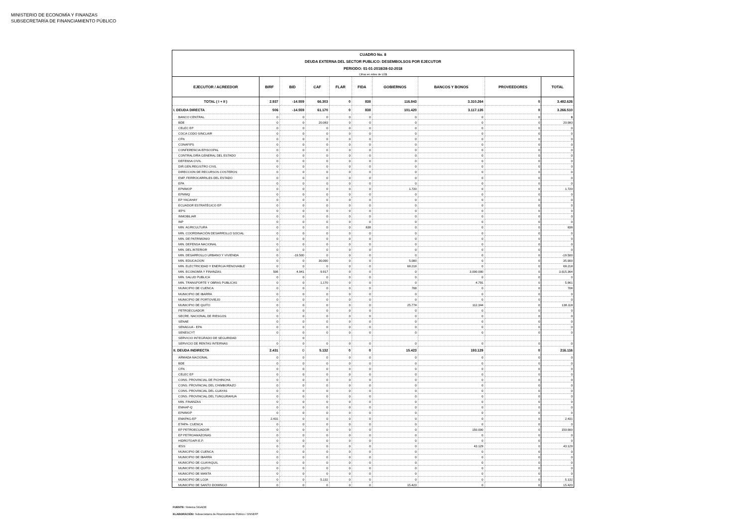MINISTERIO DE ECONOMÍA Y FINANZAS
SUBSECRETARÍA DE FINANCIAMIENTO PÚBLICO
| CUADRO No. 8 DEUDA EXTERNA DEL SECTOR PUBLICO: DESEMBOLSOS POR EJECUTOR PERIODO: 01-01-2018/28-02-2018 Cifras en miles de US$ | | | | | | | | | |
| EJECUTOR / ACREEDOR | BIRF | BID | CAF | FLAR | FIDA | GOBIERNOS | BANCOS Y BONOS | PROVEEDORES | TOTAL |
| TOTAL ( I + II ) | 2.937 | -14.559 | 66.303 | 0 | 838 | 116.843 | 3.310.264 | 0 | 3.482.626 |
| I. DEUDA DIRECTA | 506 | -14.559 | 61.170 | 0 | 838 | 101.420 | 3.117.135 | 0 | 3.266.510 |
| BANCO CENTRAL | 0 | 0 | 0 | 0 | 0 | 0 | 0 | 0 | 0 |
| BDE | 0 | 0 | 20.083 | 0 | 0 | 0 | 0 | 0 | 20.083 |
| CELEC EP | 0 | 0 | 0 | 0 | 0 | 0 | 0 | 0 | 0 |
| COCA CODO SINCLAIR | 0 | 0 | 0 | 0 | 0 | 0 | 0 | 0 | 0 |
| CFN | 0 | 0 | 0 | 0 | 0 | 0 | 0 | 0 | 0 |
| CONAFIPS | 0 | 0 | 0 | 0 | 0 | 0 | 0 | 0 | 0 |
| CONFERENCIA EPISCOPAL | 0 | 0 | 0 | 0 | 0 | 0 | 0 | 0 | 0 |
| CONTRALORÍA GENERAL DEL ESTADO | 0 | 0 | 0 | 0 | 0 | 0 | 0 | 0 | 0 |
| DEFENSA CIVIL | 0 | 0 | 0 | 0 | 0 | 0 | 0 | 0 | 0 |
| DIR.GEN.REGISTRO CIVIL | 0 | 0 | 0 | 0 | 0 | 0 | 0 | 0 | 0 |
| DIRECCION DE RECURSOS COSTEROS | 0 | 0 | 0 | 0 | 0 | 0 | 0 | 0 | 0 |
| EMP. FERROCARRILES DEL ESTADO | 0 | 0 | 0 | 0 | 0 | 0 | 0 | 0 | 0 |
| EPA | 0 | 0 | 0 | 0 | 0 | 0 | 0 | 0 | 0 |
| EPMMOP | 0 | 0 | 0 | 0 | 0 | 1.720 | 0 | 0 | 1.720 |
| EPMMQ | 0 | 0 | 0 | 0 | 0 | 0 | 0 | 0 | 0 |
| EP YACAHAY | 0 | 0 | 0 | 0 | 0 | 0 | 0 | 0 | 0 |
| ECUADOR ESTRATÉGICO EP | 0 | 0 | 0 | 0 | 0 | 0 | 0 | 0 | 0 |
| IEPS | 0 | 0 | 0 | 0 | 0 | 0 | 0 | 0 | 0 |
| INMOBILIAR | 0 | 0 | 0 | 0 | 0 | 0 | 0 | 0 | 0 |
| INP | 0 | 0 | 0 | 0 | 0 | 0 | 0 | 0 | 0 |
| MIN. AGRICULTURA | 0 | 0 | 0 | 0 | 838 | 0 | 0 | 0 | 838 |
| MIN. COORDINACIÓN DESARROLLO SOCIAL | 0 | 0 | 0 | 0 | 0 | 0 | 0 | 0 | 0 |
| MIN. DE PATRIMONIO | 0 | 0 | 0 | 0 | 0 | 0 | 0 | 0 | 0 |
| MIN. DEFENSA NACIONAL | 0 | 0 | 0 | 0 | 0 | 0 | 0 | 0 | 0 |
| MIN. DEL INTERIOR | 0 | 0 | 0 | 0 | 0 | 0 | 0 | 0 | 0 |
| MIN. DESARROLLO URBANO Y VIVIENDA | 0 | -19.500 | 0 | 0 | 0 | 0 | 0 | 0 | -19.500 |
| MIN. EDUCACION | 0 | 0 | 30.000 | 0 | 0 | 5.000 | 0 | 0 | 35.000 |
| MIN. ELECTRICIDAD Y ENERGIA RENOVABLE | 0 | 0 | 0 | 0 | 0 | 68.218 | 0 | 0 | 68.218 |
| MIN. ECONOMÍA Y FINANZAS | 506 | 4.941 | 9.917 | 0 | 0 | 0 | 3.000.000 | 0 | 3.015.364 |
| MIN. SALUD PUBLICA | 0 | 0 | 0 | 0 | 0 | 0 | 0 | 0 | 0 |
| MIN. TRANSPORTE Y OBRAS PUBLICAS | 0 | 0 | 1.170 | 0 | 0 | 0 | 4.791 | 0 | 5.961 |
| MUNICIPIO DE CUENCA | 0 | 0 | 0 | 0 | 0 | 708 | 0 | 0 | 708 |
| MUNICIPIO DE IBARRA | 0 | 0 | 0 | 0 | 0 | 0 | 0 | 0 | 0 |
| MUNICIPIO DE PORTOVIEJO | 0 | 0 | 0 | 0 | 0 | 0 | 0 | 0 | 0 |
| MUNICIPIO DE QUITO | 0 | 0 | 0 | 0 | 0 | 25.774 | 112.344 | 0 | 138.118 |
| PETROECUADOR | 0 | 0 | 0 | 0 | 0 | 0 | 0 | 0 | 0 |
| SECRE. NACIONAL DE RIESGOS | 0 | 0 | 0 | 0 | 0 | 0 | 0 | 0 | 0 |
| SENAE | 0 | 0 | 0 | 0 | 0 | 0 | 0 | 0 | 0 |
| SENAGUA - EPA | 0 | 0 | 0 | 0 | 0 | 0 | 0 | 0 | 0 |
| SENESCYT | 0 | 0 | 0 | 0 | 0 | 0 | 0 | 0 | 0 |
| SERVICIO INTEGRADO DE SEGURIDAD | | 0 | | | | | | | |
| SERVICIO DE RENTAS INTERNAS | 0 | 0 | 0 | 0 | 0 | 0 | 0 | 0 | 0 |
| II. DEUDA INDIRECTA | 2.431 | 0 | 5.132 | 0 | 0 | 15.423 | 193.129 | 0 | 216.116 |
| ARMADA NACIONAL | 0 | 0 | 0 | 0 | 0 | 0 | 0 | 0 | 0 |
| BDE | 0 | 0 | 0 | 0 | 0 | 0 | 0 | 0 | 0 |
| CFN | 0 | 0 | 0 | 0 | 0 | 0 | 0 | 0 | 0 |
| CELEC EP | 0 | 0 | 0 | 0 | 0 | 0 | 0 | 0 | 0 |
| CONS. PROVINCIAL DE PICHINCHA | 0 | 0 | 0 | 0 | 0 | 0 | 0 | 0 | 0 |
| CONS. PROVINCIAL DEL CHIMBORAZO | 0 | 0 | 0 | 0 | 0 | 0 | 0 | 0 | 0 |
| CONS. PROVINCIAL DEL GUAYAS | 0 | 0 | 0 | 0 | 0 | 0 | 0 | 0 | 0 |
| CONS. PROVINCIAL DEL TUNGURAHUA | 0 | 0 | 0 | 0 | 0 | 0 | 0 | 0 | 0 |
| MIN. FINANZAS | 0 | 0 | 0 | 0 | 0 | 0 | 0 | 0 | 0 |
| EMAAP-Q | 0 | 0 | 0 | 0 | 0 | 0 | 0 | 0 | 0 |
| EPMMOP | 0 | 0 | 0 | 0 | 0 | 0 | 0 | 0 | 0 |
| EMAPAG-EP | 2.431 | 0 | 0 | 0 | 0 | 0 | 0 | 0 | 2.431 |
| ETAPA- CUENCA | 0 | 0 | 0 | 0 | 0 | 0 | 0 | 0 | 0 |
| EP PETROECUADOR | 0 | 0 | 0 | 0 | 0 | 0 | 150.000 | 0 | 150.000 |
| EP PETROAMAZONAS | 0 | 0 | 0 | 0 | 0 | 0 | 0 | 0 | 0 |
| HIDROTOAPI E.P. | 0 | 0 | 0 | 0 | 0 | 0 | 0 | 0 | 0 |
| IESS | 0 | 0 | 0 | 0 | 0 | 0 | 43.129 | 0 | 43.129 |
| MUNICIPIO DE CUENCA | 0 | 0 | 0 | 0 | 0 | 0 | 0 | 0 | 0 |
| MUNICIPIO DE IBARRA | 0 | 0 | 0 | 0 | 0 | 0 | 0 | 0 | 0 |
| MUNICIPIO DE GUAYAQUIL | 0 | 0 | 0 | 0 | 0 | 0 | 0 | 0 | 0 |
| MUNICIPIO DE QUITO | 0 | 0 | 0 | 0 | 0 | 0 | 0 | 0 | 0 |
| MUNICIPIO DE MANTA | 0 | 0 | 0 | 0 | 0 | 0 | 0 | 0 | 0 |
| MUNICIPIO DE LOJA | 0 | 0 | 5.132 | 0 | 0 | 0 | 0 | 0 | 5.132 |
| MUNICIPIO DE SANTO DOMINGO | 0 | 0 | 0 | 0 | 0 | 15.423 | 0 | 0 | 15.423 |
FUENTE: Sistema SIGADE
ELABORACIÓN: Subsecretaría de Financiamiento Público / DNSEFP